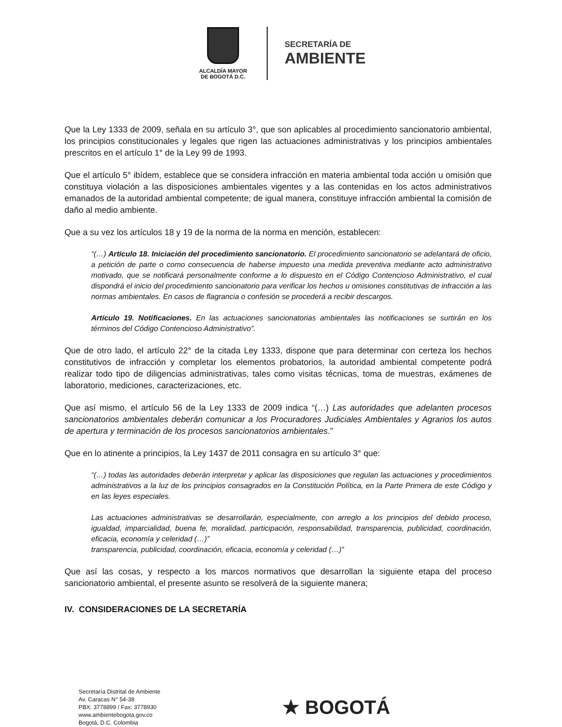ALCALDÍA MAYOR
DE BOGOTÁ D.C.
SECRETARÍA DE
AMBIENTE
Que la Ley 1333 de 2009, señala en su artículo 3°, que son aplicables al procedimiento sancionatorio ambiental, los principios constitucionales y legales que rigen las actuaciones administrativas y los principios ambientales prescritos en el artículo 1° de la Ley 99 de 1993.
Que el artículo 5° ibídem, establece que se considera infracción en materia ambiental toda acción u omisión que constituya violación a las disposiciones ambientales vigentes y a las contenidas en los actos administrativos emanados de la autoridad ambiental competente; de igual manera, constituye infracción ambiental la comisión de daño al medio ambiente.
Que a su vez los artículos 18 y 19 de la norma de la norma en mención, establecen:
“(…) Artículo 18. Iniciación del procedimiento sancionatorio. El procedimiento sancionatorio se adelantará de oficio, a petición de parte o como consecuencia de haberse impuesto una medida preventiva mediante acto administrativo motivado, que se notificará personalmente conforme a lo dispuesto en el Código Contencioso Administrativo, el cual dispondrá el inicio del procedimiento sancionatorio para verificar los hechos u omisiones constitutivas de infracción a las normas ambientales. En casos de flagrancia o confesión se procederá a recibir descargos.
Artículo 19. Notificaciones. En las actuaciones sancionatorias ambientales las notificaciones se surtirán en los términos del Código Contencioso Administrativo”.
Que de otro lado, el artículo 22° de la citada Ley 1333, dispone que para determinar con certeza los hechos constitutivos de infracción y completar los elementos probatorios, la autoridad ambiental competente podrá realizar todo tipo de diligencias administrativas, tales como visitas técnicas, toma de muestras, exámenes de laboratorio, mediciones, caracterizaciones, etc.
Que así mismo, el artículo 56 de la Ley 1333 de 2009 indica “(…) Las autoridades que adelanten procesos sancionatorios ambientales deberán comunicar a los Procuradores Judiciales Ambientales y Agrarios los autos de apertura y terminación de los procesos sancionatorios ambientales.”
Que en lo atinente a principios, la Ley 1437 de 2011 consagra en su artículo 3° que:
“(…) todas las autoridades deberán interpretar y aplicar las disposiciones que regulan las actuaciones y procedimientos administrativos a la luz de los principios consagrados en la Constitución Política, en la Parte Primera de este Código y en las leyes especiales.
Las actuaciones administrativas se desarrollarán, especialmente, con arreglo a los principios del debido proceso, igualdad, imparcialidad, buena fe, moralidad, participación, responsabilidad, transparencia, publicidad, coordinación, eficacia, economía y celeridad (…)”
transparencia, publicidad, coordinación, eficacia, economía y celeridad (…)”
Que así las cosas, y respecto a los marcos normativos que desarrollan la siguiente etapa del proceso sancionatorio ambiental, el presente asunto se resolverá de la siguiente manera;
IV. CONSIDERACIONES DE LA SECRETARÍA
Secretaría Distrital de Ambiente
Av. Caracas N° 54-38
PBX: 3778899 / Fax: 3778930
www.ambientebogota.gov.co
Bogotá, D.C. Colombia
★ BOGOTÁ